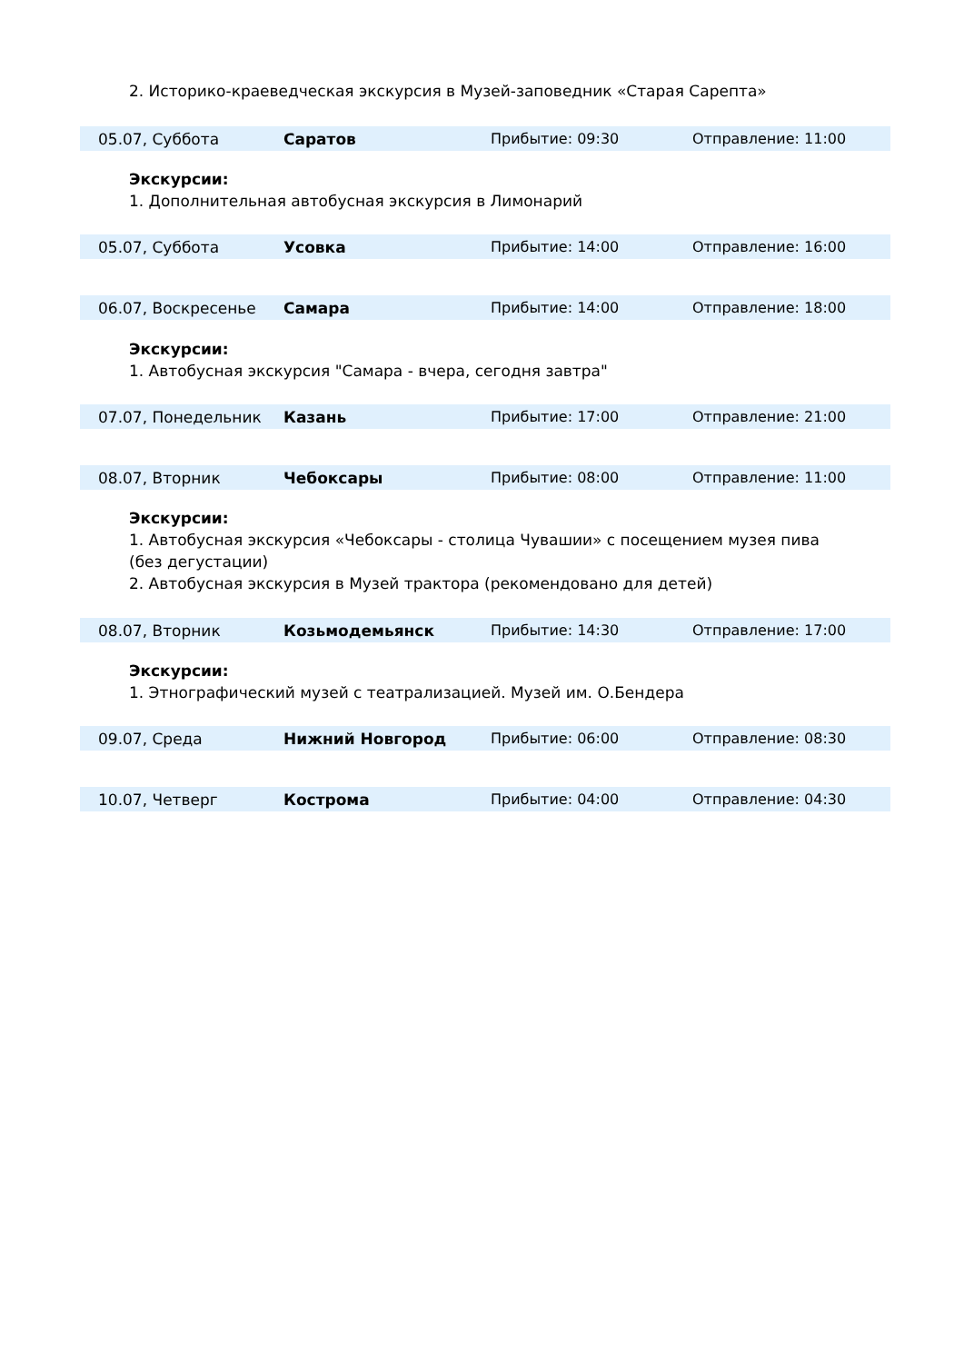2. Историко-краеведческая экскурсия в Музей-заповедник «Старая Сарепта»
| 05.07, Суббота | Саратов | Прибытие: 09:30 | Отправление: 11:00 |
Экскурсии:
1. Дополнительная автобусная экскурсия в Лимонарий
| 05.07, Суббота | Усовка | Прибытие: 14:00 | Отправление: 16:00 |
| 06.07, Воскресенье | Самара | Прибытие: 14:00 | Отправление: 18:00 |
Экскурсии:
1. Автобусная экскурсия "Самара - вчера, сегодня завтра"
| 07.07, Понедельник | Казань | Прибытие: 17:00 | Отправление: 21:00 |
| 08.07, Вторник | Чебоксары | Прибытие: 08:00 | Отправление: 11:00 |
Экскурсии:
1. Автобусная экскурсия «Чебоксары - столица Чувашии» с посещением музея пива (без дегустации)
2. Автобусная экскурсия в Музей трактора (рекомендовано для детей)
| 08.07, Вторник | Козьмодемьянск | Прибытие: 14:30 | Отправление: 17:00 |
Экскурсии:
1. Этнографический музей с театрализацией. Музей им. О.Бендера
| 09.07, Среда | Нижний Новгород | Прибытие: 06:00 | Отправление: 08:30 |
| 10.07, Четверг | Кострома | Прибытие: 04:00 | Отправление: 04:30 |